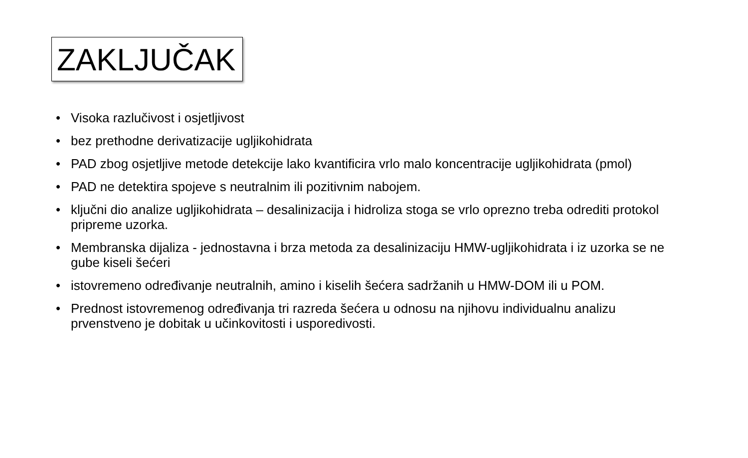ZAKLJUČAK
• Visoka razlučivost i osjetljivost
• bez prethodne derivatizacije ugljikohidrata
• PAD zbog osjetljive metode detekcije lako kvantificira vrlo malo koncentracije ugljikohidrata (pmol)
• PAD ne detektira spojeve s neutralnim ili pozitivnim nabojem.
• ključni dio analize ugljikohidrata – desalinizacija i hidroliza stoga se vrlo oprezno treba odrediti protokol pripreme uzorka.
• Membranska dijaliza - jednostavna i brza metoda za desalinizaciju HMW-ugljikohidrata i iz uzorka se ne gube kiseli šećeri
• istovremeno određivanje neutralnih, amino i kiselih šećera sadržanih u HMW-DOM ili u POM.
• Prednost istovremenog određivanja tri razreda šećera u odnosu na njihovu individualnu analizu prvenstveno je dobitak u učinkovitosti i usporedivosti.